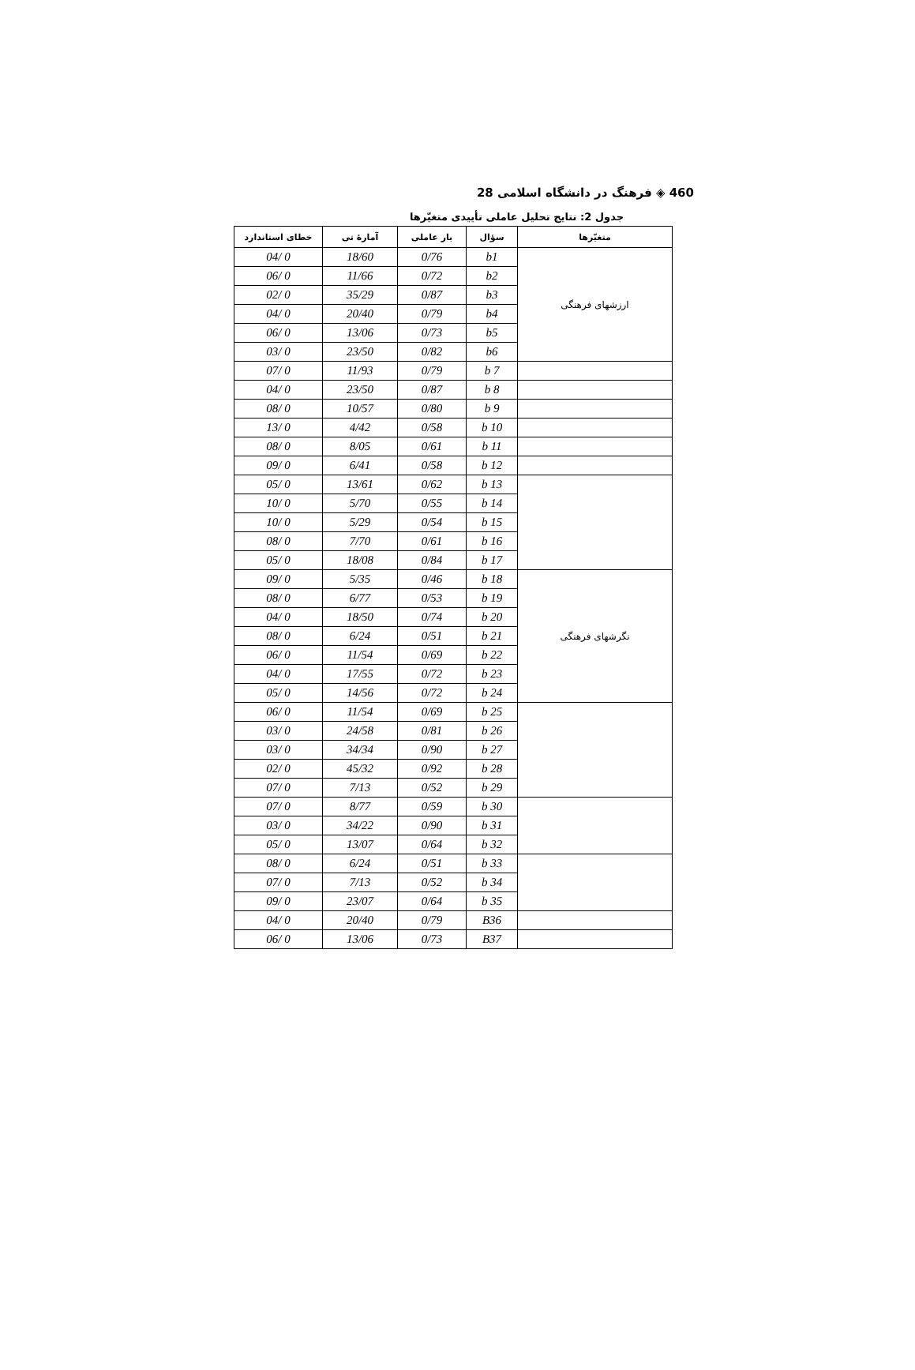460 ◈ فرهنگ در دانشگاه اسلامی 28
جدول 2: نتایج تحلیل عاملی تأییدی متغیّرها
| متغیّرها | سؤال | بار عاملی | آمارهٔ تی | خطای استاندارد |
| --- | --- | --- | --- | --- |
| ارزشهای فرهنگی | b1 | 0/76 | 18/60 | 0 /04 |
| | b2 | 0/72 | 11/66 | 0 /06 |
| | b3 | 0/87 | 35/29 | 0 /02 |
| | b4 | 0/79 | 20/40 | 0 /04 |
| | b5 | 0/73 | 13/06 | 0 /06 |
| | b6 | 0/82 | 23/50 | 0 /03 |
| | b 7 | 0/79 | 11/93 | 0 /07 |
| | b 8 | 0/87 | 23/50 | 0 /04 |
| | b 9 | 0/80 | 10/57 | 0 /08 |
| | b 10 | 0/58 | 4/42 | 0 /13 |
| | b 11 | 0/61 | 8/05 | 0 /08 |
| | b 12 | 0/58 | 6/41 | 0 /09 |
| | b 13 | 0/62 | 13/61 | 0 /05 |
| | b 14 | 0/55 | 5/70 | 0 /10 |
| | b 15 | 0/54 | 5/29 | 0 /10 |
| | b 16 | 0/61 | 7/70 | 0 /08 |
| | b 17 | 0/84 | 18/08 | 0 /05 |
| نگرشهای فرهنگی | b 18 | 0/46 | 5/35 | 0 /09 |
| | b 19 | 0/53 | 6/77 | 0 /08 |
| | b 20 | 0/74 | 18/50 | 0 /04 |
| | b 21 | 0/51 | 6/24 | 0 /08 |
| | b 22 | 0/69 | 11/54 | 0 /06 |
| | b 23 | 0/72 | 17/55 | 0 /04 |
| | b 24 | 0/72 | 14/56 | 0 /05 |
| | b 25 | 0/69 | 11/54 | 0 /06 |
| | b 26 | 0/81 | 24/58 | 0 /03 |
| | b 27 | 0/90 | 34/34 | 0 /03 |
| | b 28 | 0/92 | 45/32 | 0 /02 |
| | b 29 | 0/52 | 7/13 | 0 /07 |
| | b 30 | 0/59 | 8/77 | 0 /07 |
| | b 31 | 0/90 | 34/22 | 0 /03 |
| | b 32 | 0/64 | 13/07 | 0 /05 |
| | b 33 | 0/51 | 6/24 | 0 /08 |
| | b 34 | 0/52 | 7/13 | 0 /07 |
| | b 35 | 0/64 | 23/07 | 0 /09 |
| | B36 | 0/79 | 20/40 | 0 /04 |
| | B37 | 0/73 | 13/06 | 0 /06 |